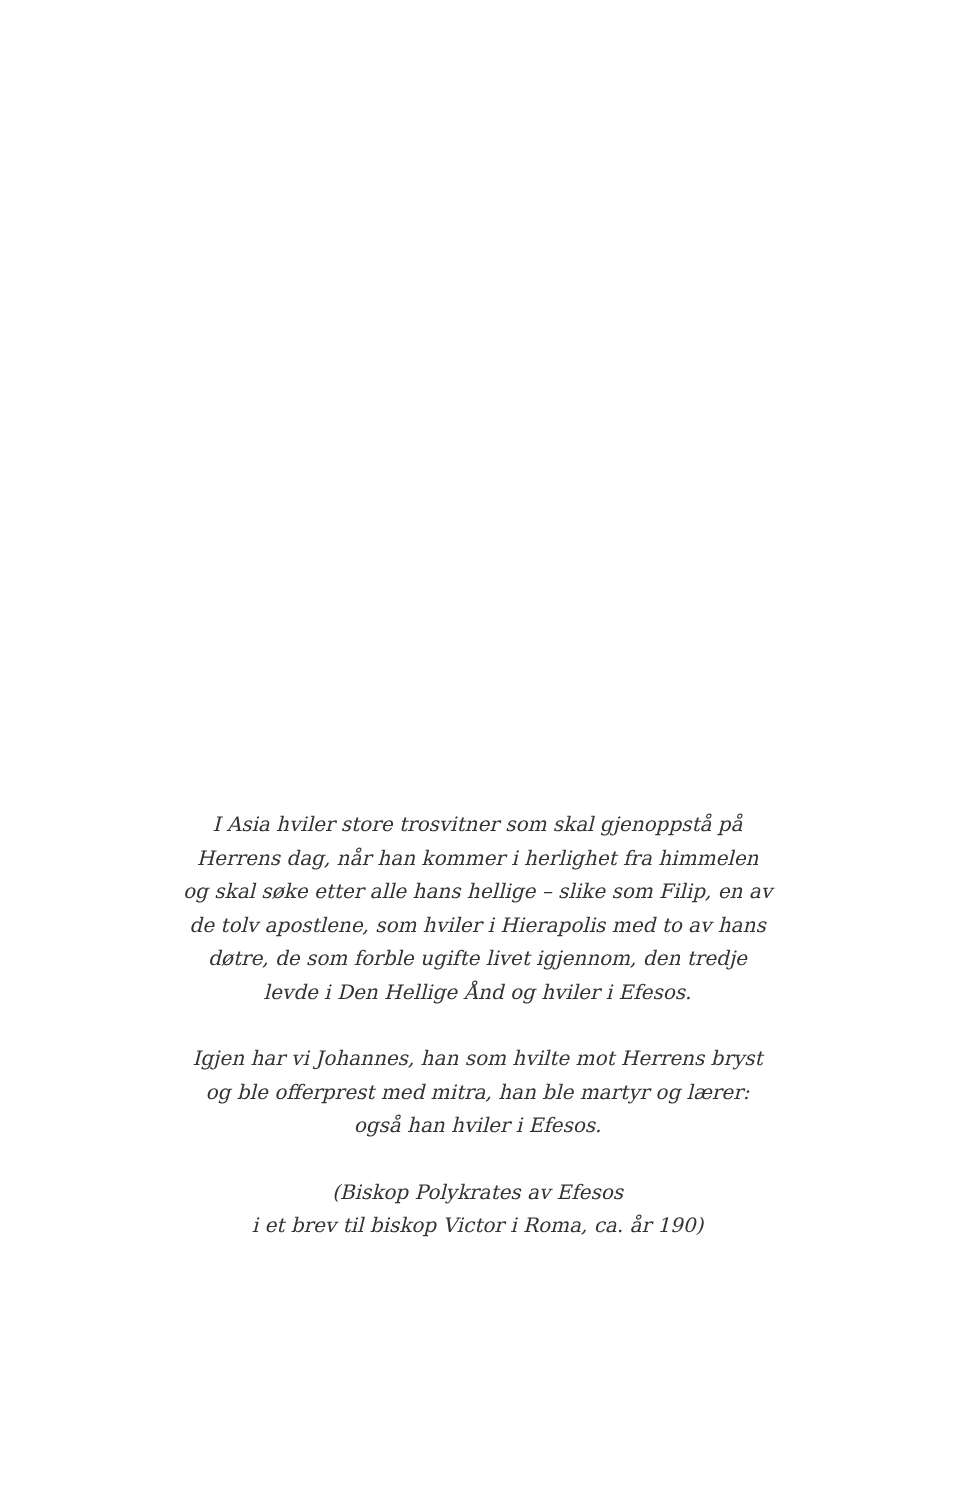I Asia hviler store trosvitner som skal gjenoppstå på
Herrens dag, når han kommer i herlighet fra himmelen
og skal søke etter alle hans hellige – slike som Filip, en av
de tolv apostlene, som hviler i Hierapolis med to av hans
døtre, de som forble ugifte livet igjennom, den tredje
levde i Den Hellige Ånd og hviler i Efesos.
Igjen har vi Johannes, han som hvilte mot Herrens bryst
og ble offerprest med mitra, han ble martyr og lærer:
også han hviler i Efesos.
(Biskop Polykrates av Efesos
i et brev til biskop Victor i Roma, ca. år 190)